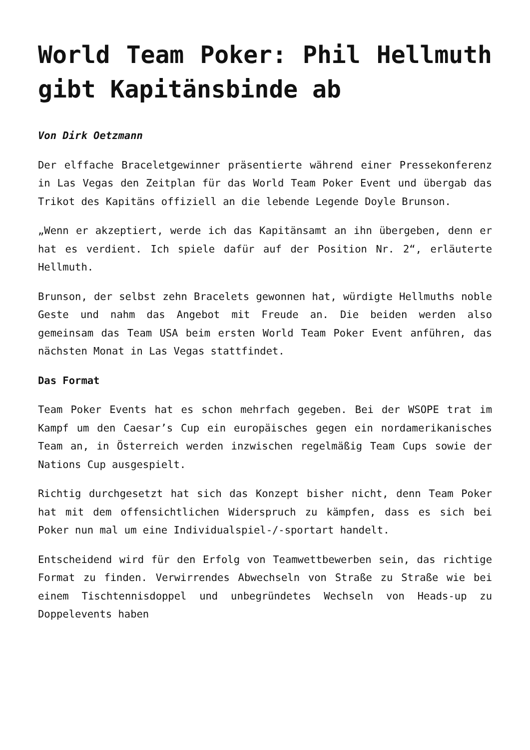World Team Poker: Phil Hellmuth gibt Kapitänsbinde ab
Von Dirk Oetzmann
Der elffache Braceletgewinner präsentierte während einer Pressekonferenz in Las Vegas den Zeitplan für das World Team Poker Event und übergab das Trikot des Kapitäns offiziell an die lebende Legende Doyle Brunson.
„Wenn er akzeptiert, werde ich das Kapitänsamt an ihn übergeben, denn er hat es verdient. Ich spiele dafür auf der Position Nr. 2“, erläuterte Hellmuth.
Brunson, der selbst zehn Bracelets gewonnen hat, würdigte Hellmuths noble Geste und nahm das Angebot mit Freude an. Die beiden werden also gemeinsam das Team USA beim ersten World Team Poker Event anführen, das nächsten Monat in Las Vegas stattfindet.
Das Format
Team Poker Events hat es schon mehrfach gegeben. Bei der WSOPE trat im Kampf um den Caesar’s Cup ein europäisches gegen ein nordamerikanisches Team an, in Österreich werden inzwischen regelmäßig Team Cups sowie der Nations Cup ausgespielt.
Richtig durchgesetzt hat sich das Konzept bisher nicht, denn Team Poker hat mit dem offensichtlichen Widerspruch zu kämpfen, dass es sich bei Poker nun mal um eine Individualspiel-/-sportart handelt.
Entscheidend wird für den Erfolg von Teamwettbewerben sein, das richtige Format zu finden. Verwirrendes Abwechseln von Straße zu Straße wie bei einem Tischtennisdoppel und unbegründetes Wechseln von Heads-up zu Doppelevents haben